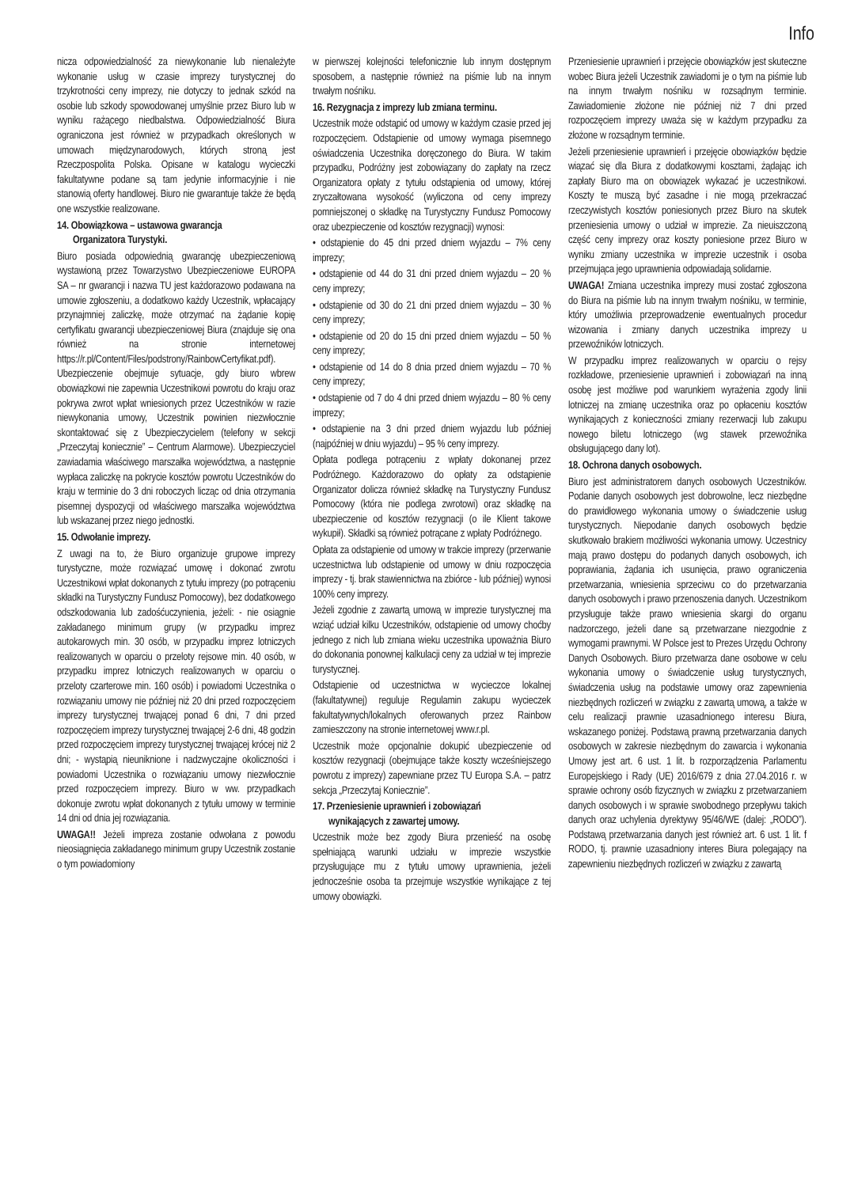Info
nicza odpowiedzialność za niewykonanie lub nienależyte wykonanie usług w czasie imprezy turystycznej do trzykrotności ceny imprezy, nie dotyczy to jednak szkód na osobie lub szkody spowodowanej umyślnie przez Biuro lub w wyniku rażącego niedbalstwa. Odpowiedzialność Biura ograniczona jest również w przypadkach określonych w umowach międzynarodowych, których stroną jest Rzeczpospolita Polska. Opisane w katalogu wycieczki fakultatywne podane są tam jedynie informacyjnie i nie stanowią oferty handlowej. Biuro nie gwarantuje także że będą one wszystkie realizowane.
14. Obowiązkowa – ustawowa gwarancja
Organizatora Turystyki.
Biuro posiada odpowiednią gwarancję ubezpieczeniową wystawioną przez Towarzystwo Ubezpieczeniowe EUROPA SA – nr gwarancji i nazwa TU jest każdorazowo podawana na umowie zgłoszeniu, a dodatkowo każdy Uczestnik, wpłacający przynajmniej zaliczkę, może otrzymać na żądanie kopię certyfikatu gwarancji ubezpieczeniowej Biura (znajduje się ona również na stronie internetowej https://r.pl/Content/Files/podstrony/RainbowCertyfikat.pdf). Ubezpieczenie obejmuje sytuacje, gdy biuro wbrew obowiązkowi nie zapewnia Uczestnikowi powrotu do kraju oraz pokrywa zwrot wpłat wniesionych przez Uczestników w razie niewykonania umowy, Uczestnik powinien niezwłocznie skontaktować się z Ubezpieczycielem (telefony w sekcji „Przeczytaj koniecznie” – Centrum Alarmowe). Ubezpieczyciel zawiadamia właściwego marszałka województwa, a następnie wypłaca zaliczkę na pokrycie kosztów powrotu Uczestników do kraju w terminie do 3 dni roboczych licząc od dnia otrzymania pisemnej dyspozycji od właściwego marszałka województwa lub wskazanej przez niego jednostki.
15. Odwołanie imprezy.
Z uwagi na to, że Biuro organizuje grupowe imprezy turystyczne, może rozwiązać umowę i dokonać zwrotu Uczestnikowi wpłat dokonanych z tytułu imprezy (po potrąceniu składki na Turystyczny Fundusz Pomocowy), bez dodatkowego odszkodowania lub zadośćuczynienia, jeżeli: - nie osiągnie zakładanego minimum grupy (w przypadku imprez autokarowych min. 30 osób, w przypadku imprez lotniczych realizowanych w oparciu o przeloty rejsowe min. 40 osób, w przypadku imprez lotniczych realizowanych w oparciu o przeloty czarterowe min. 160 osób) i powiadomi Uczestnika o rozwiązaniu umowy nie później niż 20 dni przed rozpoczęciem imprezy turystycznej trwającej ponad 6 dni, 7 dni przed rozpoczęciem imprezy turystycznej trwającej 2-6 dni, 48 godzin przed rozpoczęciem imprezy turystycznej trwającej krócej niż 2 dni; - wystąpią nieuniknione i nadzwyczajne okoliczności i powiadomi Uczestnika o rozwiązaniu umowy niezwłocznie przed rozpoczęciem imprezy. Biuro w ww. przypadkach dokonuje zwrotu wpłat dokonanych z tytułu umowy w terminie 14 dni od dnia jej rozwiązania.
UWAGA!! Jeżeli impreza zostanie odwołana z powodu nieosiągnięcia zakładanego minimum grupy Uczestnik zostanie o tym powiadomiony
w pierwszej kolejności telefonicznie lub innym dostępnym sposobem, a następnie również na piśmie lub na innym trwałym nośniku.
16. Rezygnacja z imprezy lub zmiana terminu.
Uczestnik może odstąpić od umowy w każdym czasie przed jej rozpoczęciem. Odstąpienie od umowy wymaga pisemnego oświadczenia Uczestnika doręczonego do Biura. W takim przypadku, Podróżny jest zobowiązany do zapłaty na rzecz Organizatora opłaty z tytułu odstąpienia od umowy, której zryczałtowana wysokość (wyliczona od ceny imprezy pomniejszonej o składkę na Turystyczny Fundusz Pomocowy oraz ubezpieczenie od kosztów rezygnacji) wynosi:
• odstąpienie do 45 dni przed dniem wyjazdu – 7% ceny imprezy;
• odstąpienie od 44 do 31 dni przed dniem wyjazdu – 20 % ceny imprezy;
• odstąpienie od 30 do 21 dni przed dniem wyjazdu – 30 % ceny imprezy;
• odstąpienie od 20 do 15 dni przed dniem wyjazdu – 50 % ceny imprezy;
• odstąpienie od 14 do 8 dnia przed dniem wyjazdu – 70 % ceny imprezy;
• odstąpienie od 7 do 4 dni przed dniem wyjazdu – 80 % ceny imprezy;
• odstąpienie na 3 dni przed dniem wyjazdu lub później (najpóźniej w dniu wyjazdu) – 95 % ceny imprezy.
Opłata podlega potrąceniu z wpłaty dokonanej przez Podróżnego. Każdorazowo do opłaty za odstąpienie Organizator dolicza również składkę na Turystyczny Fundusz Pomocowy (która nie podlega zwrotowi) oraz składkę na ubezpieczenie od kosztów rezygnacji (o ile Klient takowe wykupił). Składki są również potrącane z wpłaty Podróżnego.
Opłata za odstąpienie od umowy w trakcie imprezy (przerwanie uczestnictwa lub odstąpienie od umowy w dniu rozpoczęcia imprezy - tj. brak stawiennictwa na zbiórce - lub później) wynosi 100% ceny imprezy.
Jeżeli zgodnie z zawartą umową w imprezie turystycznej ma wziąć udział kilku Uczestników, odstąpienie od umowy choćby jednego z nich lub zmiana wieku uczestnika upoważnia Biuro do dokonania ponownej kalkulacji ceny za udział w tej imprezie turystycznej.
Odstąpienie od uczestnictwa w wycieczce lokalnej (fakultatywnej) reguluje Regulamin zakupu wycieczek fakultatywnych/lokalnych oferowanych przez Rainbow zamieszczony na stronie internetowej www.r.pl.
Uczestnik może opcjonalnie dokupić ubezpieczenie od kosztów rezygnacji (obejmujące także koszty wcześniejszego powrotu z imprezy) zapewniane przez TU Europa S.A. – patrz sekcja „Przeczytaj Koniecznie”.
17. Przeniesienie uprawnień i zobowiązań
wynikających z zawartej umowy.
Uczestnik może bez zgody Biura przenieść na osobę spełniającą warunki udziału w imprezie wszystkie przysługujące mu z tytułu umowy uprawnienia, jeżeli jednocześnie osoba ta przejmuje wszystkie wynikające z tej umowy obowiązki.
Przeniesienie uprawnień i przejęcie obowiązków jest skuteczne wobec Biura jeżeli Uczestnik zawiadomi je o tym na piśmie lub na innym trwałym nośniku w rozsądnym terminie. Zawiadomienie złożone nie później niż 7 dni przed rozpoczęciem imprezy uważa się w każdym przypadku za złożone w rozsądnym terminie.
Jeżeli przeniesienie uprawnień i przejęcie obowiązków będzie wiązać się dla Biura z dodatkowymi kosztami, żądając ich zapłaty Biuro ma on obowiązek wykazać je uczestnikowi. Koszty te muszą być zasadne i nie mogą przekraczać rzeczywistych kosztów poniesionych przez Biuro na skutek przeniesienia umowy o udział w imprezie. Za nieuiszczoną część ceny imprezy oraz koszty poniesione przez Biuro w wyniku zmiany uczestnika w imprezie uczestnik i osoba przejmująca jego uprawnienia odpowiadają solidarnie.
UWAGA! Zmiana uczestnika imprezy musi zostać zgłoszona do Biura na piśmie lub na innym trwałym nośniku, w terminie, który umożliwia przeprowadzenie ewentualnych procedur wizowania i zmiany danych uczestnika imprezy u przewoźników lotniczych.
W przypadku imprez realizowanych w oparciu o rejsy rozkładowe, przeniesienie uprawnień i zobowiązań na inną osobę jest możliwe pod warunkiem wyrażenia zgody linii lotniczej na zmianę uczestnika oraz po opłaceniu kosztów wynikających z konieczności zmiany rezerwacji lub zakupu nowego biletu lotniczego (wg stawek przewoźnika obsługującego dany lot).
18. Ochrona danych osobowych.
Biuro jest administratorem danych osobowych Uczestników. Podanie danych osobowych jest dobrowolne, lecz niezbędne do prawidłowego wykonania umowy o świadczenie usług turystycznych. Niepodanie danych osobowych będzie skutkowało brakiem możliwości wykonania umowy. Uczestnicy mają prawo dostępu do podanych danych osobowych, ich poprawiania, żądania ich usunięcia, prawo ograniczenia przetwarzania, wniesienia sprzeciwu co do przetwarzania danych osobowych i prawo przenoszenia danych. Uczestnikom przysługuje także prawo wniesienia skargi do organu nadzorczego, jeżeli dane są przetwarzane niezgodnie z wymogami prawnymi. W Polsce jest to Prezes Urzędu Ochrony Danych Osobowych. Biuro przetwarza dane osobowe w celu wykonania umowy o świadczenie usług turystycznych, świadczenia usług na podstawie umowy oraz zapewnienia niezbędnych rozliczeń w związku z zawartą umową, a także w celu realizacji prawnie uzasadnionego interesu Biura, wskazanego poniżej. Podstawą prawną przetwarzania danych osobowych w zakresie niezbędnym do zawarcia i wykonania Umowy jest art. 6 ust. 1 lit. b rozporządzenia Parlamentu Europejskiego i Rady (UE) 2016/679 z dnia 27.04.2016 r. w sprawie ochrony osób fizycznych w związku z przetwarzaniem danych osobowych i w sprawie swobodnego przepływu takich danych oraz uchylenia dyrektywy 95/46/WE (dalej: „RODO”). Podstawą przetwarzania danych jest również art. 6 ust. 1 lit. f RODO, tj. prawnie uzasadniony interes Biura polegający na zapewnieniu niezbędnych rozliczeń w związku z zawartą